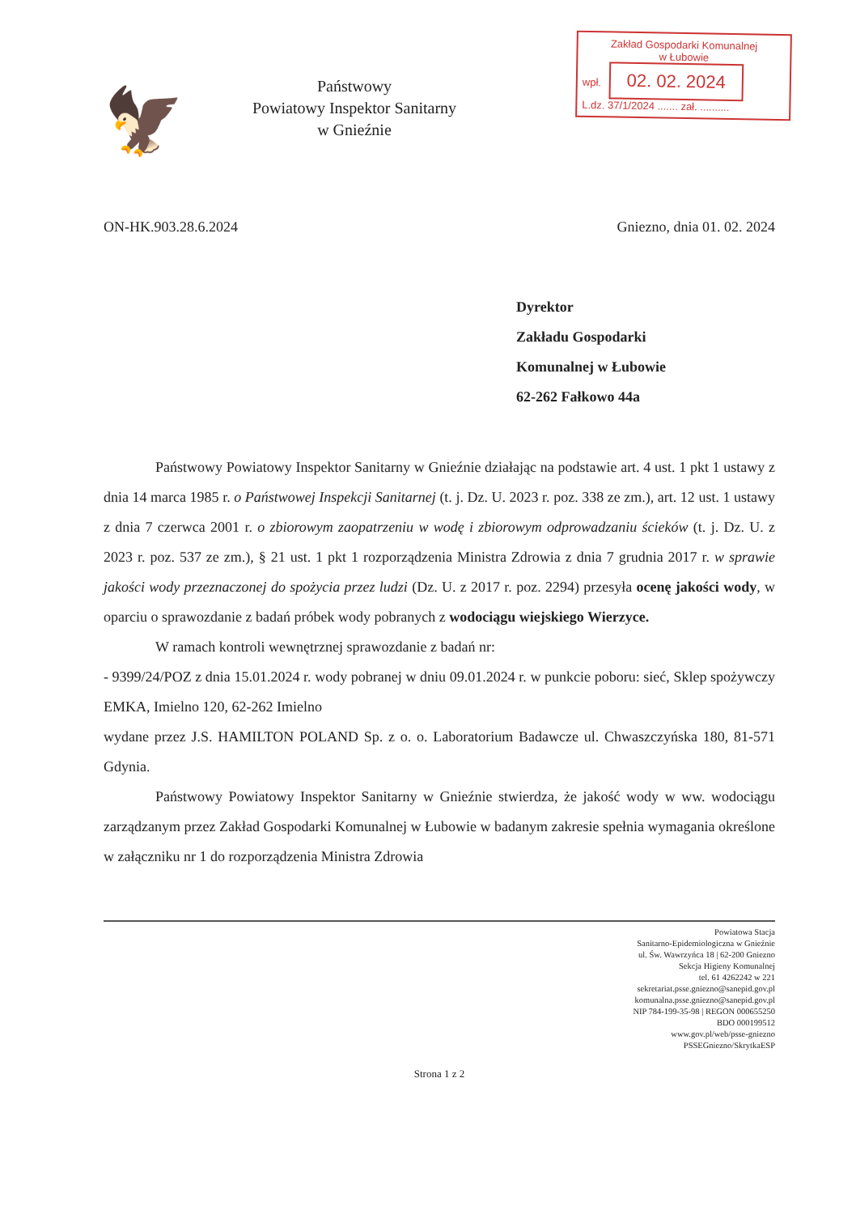🦅
Państwowy
Powiatowy Inspektor Sanitarny
w Gnieźnie
Zakład Gospodarki Komunalnej
w Łubowie
wpł. 02. 02. 2024
L.dz. 37/1/2024 ....... zał. ..........
ON-HK.903.28.6.2024 Gniezno, dnia 01. 02. 2024
Dyrektor
Zakładu Gospodarki
Komunalnej w Łubowie
62-262 Fałkowo 44a
Państwowy Powiatowy Inspektor Sanitarny w Gnieźnie działając na podstawie art. 4 ust. 1 pkt 1 ustawy z dnia 14 marca 1985 r. o Państwowej Inspekcji Sanitarnej (t. j. Dz. U. 2023 r. poz. 338 ze zm.), art. 12 ust. 1 ustawy z dnia 7 czerwca 2001 r. o zbiorowym zaopatrzeniu w wodę i zbiorowym odprowadzaniu ścieków (t. j. Dz. U. z 2023 r. poz. 537 ze zm.), § 21 ust. 1 pkt 1 rozporządzenia Ministra Zdrowia z dnia 7 grudnia 2017 r. w sprawie jakości wody przeznaczonej do spożycia przez ludzi (Dz. U. z 2017 r. poz. 2294) przesyła ocenę jakości wody, w oparciu o sprawozdanie z badań próbek wody pobranych z wodociągu wiejskiego Wierzyce.
W ramach kontroli wewnętrznej sprawozdanie z badań nr:
- 9399/24/POZ z dnia 15.01.2024 r. wody pobranej w dniu 09.01.2024 r. w punkcie poboru: sieć, Sklep spożywczy EMKA, Imielno 120, 62-262 Imielno
wydane przez J.S. HAMILTON POLAND Sp. z o. o. Laboratorium Badawcze ul. Chwaszczyńska 180, 81-571 Gdynia.
Państwowy Powiatowy Inspektor Sanitarny w Gnieźnie stwierdza, że jakość wody w ww. wodociągu zarządzanym przez Zakład Gospodarki Komunalnej w Łubowie w badanym zakresie spełnia wymagania określone w załączniku nr 1 do rozporządzenia Ministra Zdrowia
Powiatowa Stacja
Sanitarno-Epidemiologiczna w Gnieźnie
ul. Św. Wawrzyńca 18 | 62-200 Gniezno
Sekcja Higieny Komunalnej
tel. 61 4262242 w 221
sekretariat.psse.gniezno@sanepid.gov.pl
komunalna.psse.gniezno@sanepid.gov.pl
NIP 784-199-35-98 | REGON 000655250
BDO 000199512
www.gov.pl/web/psse-gniezno
PSSEGniezno/SkrytkaESP
Strona 1 z 2